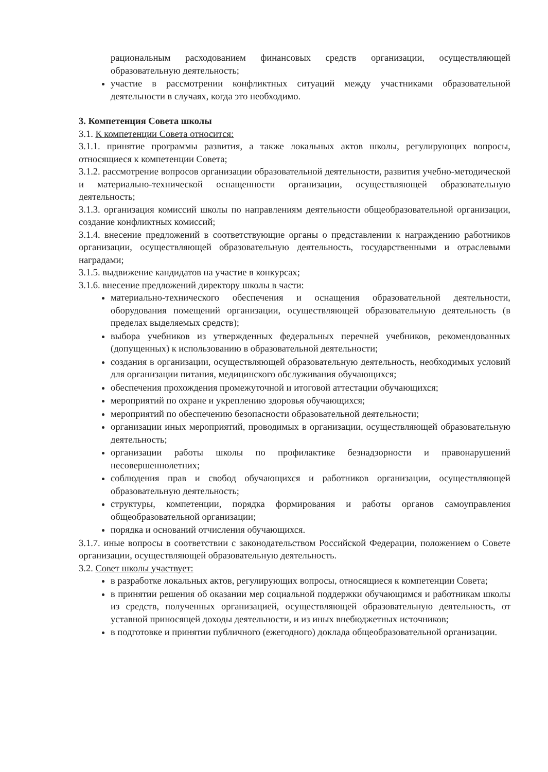рациональным расходованием финансовых средств организации, осуществляющей образовательную деятельность;
участие в рассмотрении конфликтных ситуаций между участниками образовательной деятельности в случаях, когда это необходимо.
3. Компетенция Совета школы
3.1. К компетенции Совета относится:
3.1.1. принятие программы развития, а также локальных актов школы, регулирующих вопросы, относящиеся к компетенции Совета;
3.1.2. рассмотрение вопросов организации образовательной деятельности, развития учебно-методической и материально-технической оснащенности организации, осуществляющей образовательную деятельность;
3.1.3. организация комиссий школы по направлениям деятельности общеобразовательной организации, создание конфликтных комиссий;
3.1.4. внесение предложений в соответствующие органы о представлении к награждению работников организации, осуществляющей образовательную деятельность, государственными и отраслевыми наградами;
3.1.5. выдвижение кандидатов на участие в конкурсах;
3.1.6. внесение предложений директору школы в части:
материально-технического обеспечения и оснащения образовательной деятельности, оборудования помещений организации, осуществляющей образовательную деятельность (в пределах выделяемых средств);
выбора учебников из утвержденных федеральных перечней учебников, рекомендованных (допущенных) к использованию в образовательной деятельности;
создания в организации, осуществляющей образовательную деятельность, необходимых условий для организации питания, медицинского обслуживания обучающихся;
обеспечения прохождения промежуточной и итоговой аттестации обучающихся;
мероприятий по охране и укреплению здоровья обучающихся;
мероприятий по обеспечению безопасности образовательной деятельности;
организации иных мероприятий, проводимых в организации, осуществляющей образовательную деятельность;
организации работы школы по профилактике безнадзорности и правонарушений несовершеннолетних;
соблюдения прав и свобод обучающихся и работников организации, осуществляющей образовательную деятельность;
структуры, компетенции, порядка формирования и работы органов самоуправления общеобразовательной организации;
порядка и оснований отчисления обучающихся.
3.1.7. иные вопросы в соответствии с законодательством Российской Федерации, положением о Совете организации, осуществляющей образовательную деятельность.
3.2. Совет школы участвует:
в разработке локальных актов, регулирующих вопросы, относящиеся к компетенции Совета;
в принятии решения об оказании мер социальной поддержки обучающимся и работникам школы из средств, полученных организацией, осуществляющей образовательную деятельность, от уставной приносящей доходы деятельности, и из иных внебюджетных источников;
в подготовке и принятии публичного (ежегодного) доклада общеобразовательной организации.